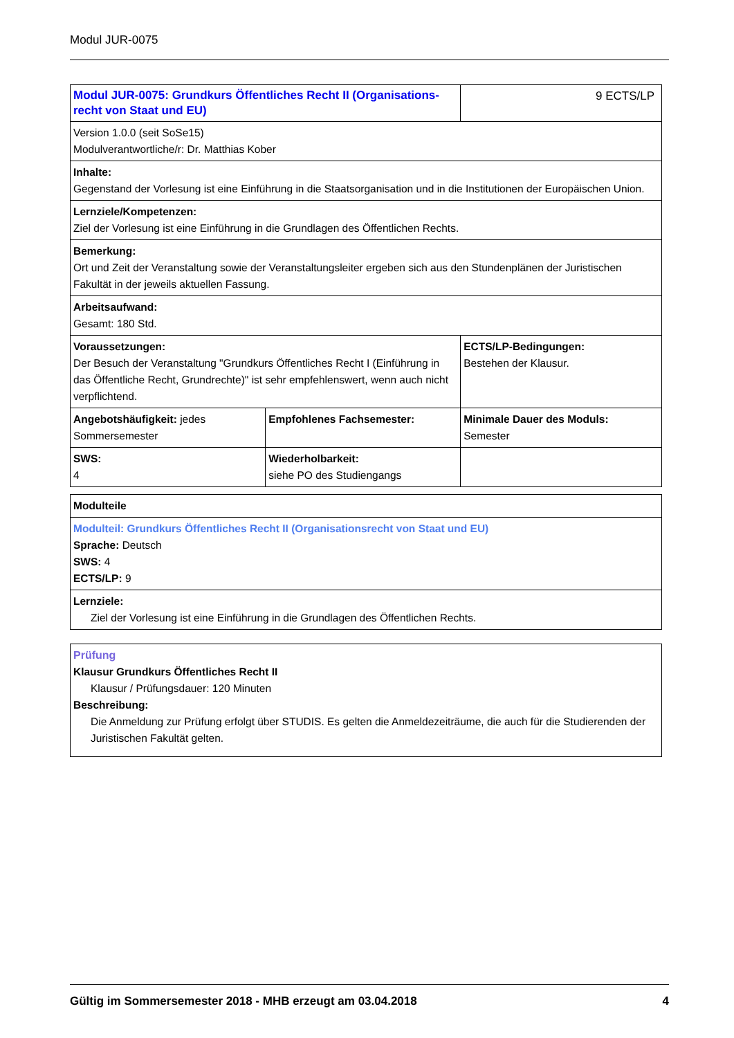Modul JUR-0075
| Modul JUR-0075: Grundkurs Öffentliches Recht II (Organisations-recht von Staat und EU) | | 9 ECTS/LP |
| Version 1.0.0 (seit SoSe15) Modulverantwortliche/r: Dr. Matthias Kober | | |
| Inhalte: Gegenstand der Vorlesung ist eine Einführung in die Staatsorganisation und in die Institutionen der Europäischen Union. | | |
| Lernziele/Kompetenzen: Ziel der Vorlesung ist eine Einführung in die Grundlagen des Öffentlichen Rechts. | | |
| Bemerkung: Ort und Zeit der Veranstaltung sowie der Veranstaltungsleiter ergeben sich aus den Stundenplänen der Juristischen Fakultät in der jeweils aktuellen Fassung. | | |
| Arbeitsaufwand: Gesamt: 180 Std. | | |
| Voraussetzungen: Der Besuch der Veranstaltung "Grundkurs Öffentliches Recht I (Einführung in das Öffentliche Recht, Grundrechte)" ist sehr empfehlenswert, wenn auch nicht verpflichtend. | | ECTS/LP-Bedingungen: Bestehen der Klausur. |
| Angebotshäufigkeit: jedes Sommersemester | Empfohlenes Fachsemester: | Minimale Dauer des Moduls: Semester |
| SWS: 4 | Wiederholbarkeit: siehe PO des Studiengangs | |
| Modulteile |
| Modulteil: Grundkurs Öffentliches Recht II (Organisationsrecht von Staat und EU) Sprache: Deutsch SWS: 4 ECTS/LP: 9 |
| Lernziele: Ziel der Vorlesung ist eine Einführung in die Grundlagen des Öffentlichen Rechts. |
| Prüfung Klausur Grundkurs Öffentliches Recht II Klausur / Prüfungsdauer: 120 Minuten Beschreibung: Die Anmeldung zur Prüfung erfolgt über STUDIS. Es gelten die Anmeldezeiträume, die auch für die Studierenden der Juristischen Fakultät gelten. |
Gültig im Sommersemester 2018 - MHB erzeugt am 03.04.2018 4